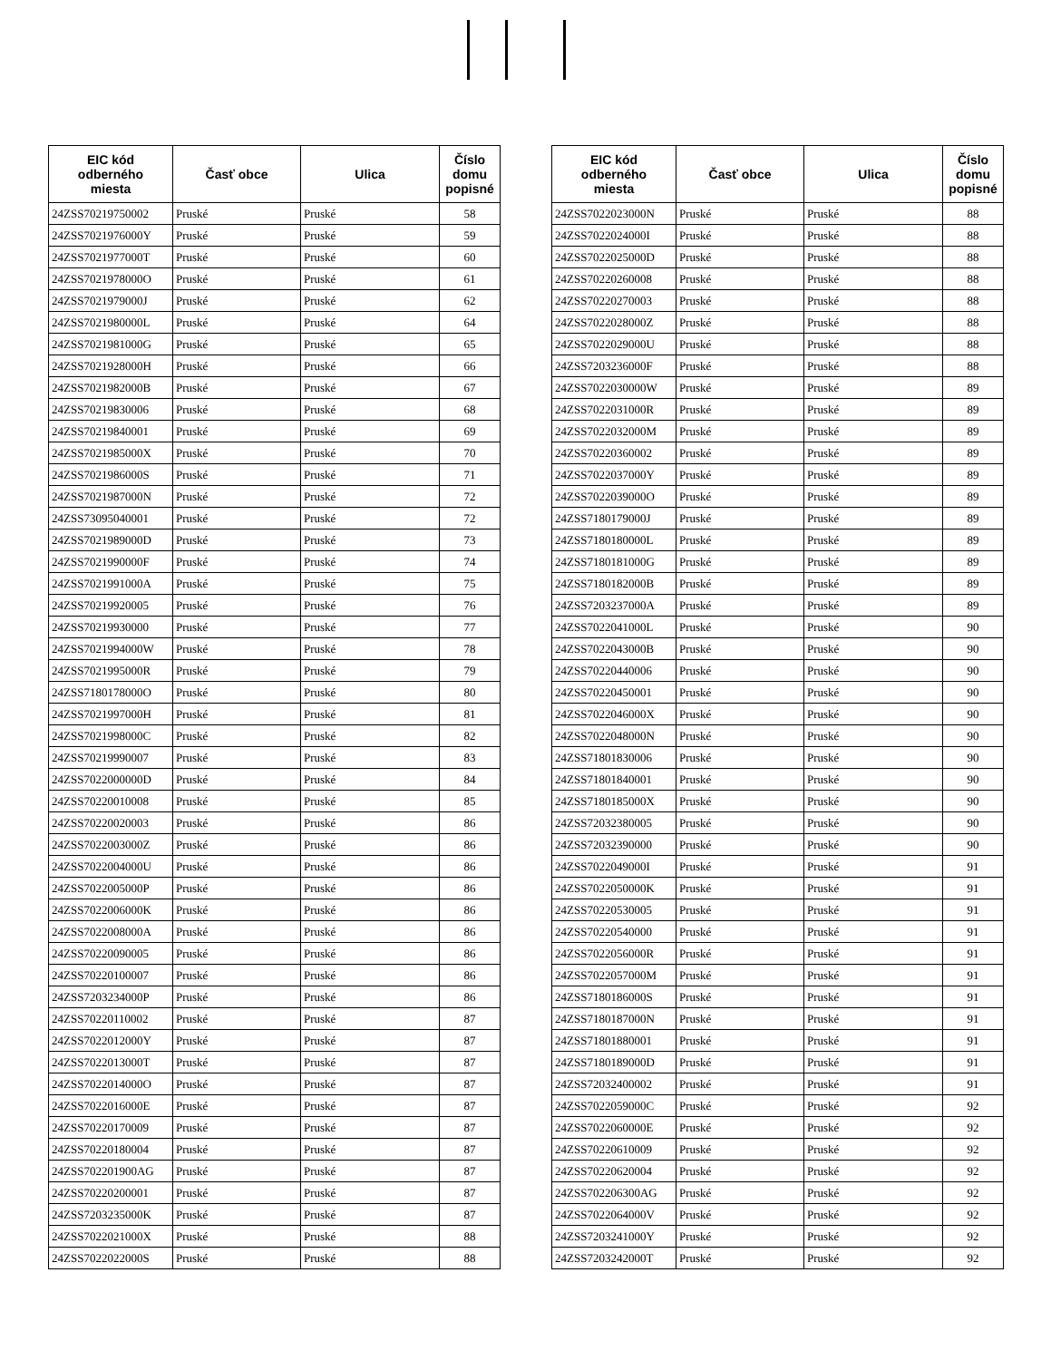| EIC kód odberného miesta | Časť obce | Ulica | Číslo domu popisné |
| --- | --- | --- | --- |
| 24ZSS70219750002 | Pruské | Pruské | 58 |
| 24ZSS7021976000Y | Pruské | Pruské | 59 |
| 24ZSS7021977000T | Pruské | Pruské | 60 |
| 24ZSS7021978000O | Pruské | Pruské | 61 |
| 24ZSS7021979000J | Pruské | Pruské | 62 |
| 24ZSS7021980000L | Pruské | Pruské | 64 |
| 24ZSS7021981000G | Pruské | Pruské | 65 |
| 24ZSS7021928000H | Pruské | Pruské | 66 |
| 24ZSS7021982000B | Pruské | Pruské | 67 |
| 24ZSS70219830006 | Pruské | Pruské | 68 |
| 24ZSS70219840001 | Pruské | Pruské | 69 |
| 24ZSS7021985000X | Pruské | Pruské | 70 |
| 24ZSS7021986000S | Pruské | Pruské | 71 |
| 24ZSS7021987000N | Pruské | Pruské | 72 |
| 24ZSS73095040001 | Pruské | Pruské | 72 |
| 24ZSS7021989000D | Pruské | Pruské | 73 |
| 24ZSS7021990000F | Pruské | Pruské | 74 |
| 24ZSS7021991000A | Pruské | Pruské | 75 |
| 24ZSS70219920005 | Pruské | Pruské | 76 |
| 24ZSS70219930000 | Pruské | Pruské | 77 |
| 24ZSS7021994000W | Pruské | Pruské | 78 |
| 24ZSS7021995000R | Pruské | Pruské | 79 |
| 24ZSS7180178000O | Pruské | Pruské | 80 |
| 24ZSS7021997000H | Pruské | Pruské | 81 |
| 24ZSS7021998000C | Pruské | Pruské | 82 |
| 24ZSS70219990007 | Pruské | Pruské | 83 |
| 24ZSS7022000000D | Pruské | Pruské | 84 |
| 24ZSS70220010008 | Pruské | Pruské | 85 |
| 24ZSS70220020003 | Pruské | Pruské | 86 |
| 24ZSS7022003000Z | Pruské | Pruské | 86 |
| 24ZSS7022004000U | Pruské | Pruské | 86 |
| 24ZSS7022005000P | Pruské | Pruské | 86 |
| 24ZSS7022006000K | Pruské | Pruské | 86 |
| 24ZSS7022008000A | Pruské | Pruské | 86 |
| 24ZSS70220090005 | Pruské | Pruské | 86 |
| 24ZSS70220100007 | Pruské | Pruské | 86 |
| 24ZSS7203234000P | Pruské | Pruské | 86 |
| 24ZSS70220110002 | Pruské | Pruské | 87 |
| 24ZSS7022012000Y | Pruské | Pruské | 87 |
| 24ZSS7022013000T | Pruské | Pruské | 87 |
| 24ZSS7022014000O | Pruské | Pruské | 87 |
| 24ZSS7022016000E | Pruské | Pruské | 87 |
| 24ZSS70220170009 | Pruské | Pruské | 87 |
| 24ZSS70220180004 | Pruské | Pruské | 87 |
| 24ZSS702201900AG | Pruské | Pruské | 87 |
| 24ZSS70220200001 | Pruské | Pruské | 87 |
| 24ZSS7203235000K | Pruské | Pruské | 87 |
| 24ZSS7022021000X | Pruské | Pruské | 88 |
| 24ZSS7022022000S | Pruské | Pruské | 88 |
| EIC kód odberného miesta | Časť obce | Ulica | Číslo domu popisné |
| --- | --- | --- | --- |
| 24ZSS7022023000N | Pruské | Pruské | 88 |
| 24ZSS7022024000I | Pruské | Pruské | 88 |
| 24ZSS7022025000D | Pruské | Pruské | 88 |
| 24ZSS70220260008 | Pruské | Pruské | 88 |
| 24ZSS70220270003 | Pruské | Pruské | 88 |
| 24ZSS7022028000Z | Pruské | Pruské | 88 |
| 24ZSS7022029000U | Pruské | Pruské | 88 |
| 24ZSS7203236000F | Pruské | Pruské | 88 |
| 24ZSS7022030000W | Pruské | Pruské | 89 |
| 24ZSS7022031000R | Pruské | Pruské | 89 |
| 24ZSS7022032000M | Pruské | Pruské | 89 |
| 24ZSS70220360002 | Pruské | Pruské | 89 |
| 24ZSS7022037000Y | Pruské | Pruské | 89 |
| 24ZSS7022039000O | Pruské | Pruské | 89 |
| 24ZSS7180179000J | Pruské | Pruské | 89 |
| 24ZSS7180180000L | Pruské | Pruské | 89 |
| 24ZSS7180181000G | Pruské | Pruské | 89 |
| 24ZSS7180182000B | Pruské | Pruské | 89 |
| 24ZSS7203237000A | Pruské | Pruské | 89 |
| 24ZSS7022041000L | Pruské | Pruské | 90 |
| 24ZSS7022043000B | Pruské | Pruské | 90 |
| 24ZSS70220440006 | Pruské | Pruské | 90 |
| 24ZSS70220450001 | Pruské | Pruské | 90 |
| 24ZSS7022046000X | Pruské | Pruské | 90 |
| 24ZSS7022048000N | Pruské | Pruské | 90 |
| 24ZSS71801830006 | Pruské | Pruské | 90 |
| 24ZSS71801840001 | Pruské | Pruské | 90 |
| 24ZSS7180185000X | Pruské | Pruské | 90 |
| 24ZSS72032380005 | Pruské | Pruské | 90 |
| 24ZSS72032390000 | Pruské | Pruské | 90 |
| 24ZSS7022049000I | Pruské | Pruské | 91 |
| 24ZSS7022050000K | Pruské | Pruské | 91 |
| 24ZSS70220530005 | Pruské | Pruské | 91 |
| 24ZSS70220540000 | Pruské | Pruské | 91 |
| 24ZSS7022056000R | Pruské | Pruské | 91 |
| 24ZSS7022057000M | Pruské | Pruské | 91 |
| 24ZSS7180186000S | Pruské | Pruské | 91 |
| 24ZSS7180187000N | Pruské | Pruské | 91 |
| 24ZSS71801880001 | Pruské | Pruské | 91 |
| 24ZSS7180189000D | Pruské | Pruské | 91 |
| 24ZSS72032400002 | Pruské | Pruské | 91 |
| 24ZSS7022059000C | Pruské | Pruské | 92 |
| 24ZSS7022060000E | Pruské | Pruské | 92 |
| 24ZSS70220610009 | Pruské | Pruské | 92 |
| 24ZSS70220620004 | Pruské | Pruské | 92 |
| 24ZSS702206300AG | Pruské | Pruské | 92 |
| 24ZSS7022064000V | Pruské | Pruské | 92 |
| 24ZSS7203241000Y | Pruské | Pruské | 92 |
| 24ZSS7203242000T | Pruské | Pruské | 92 |